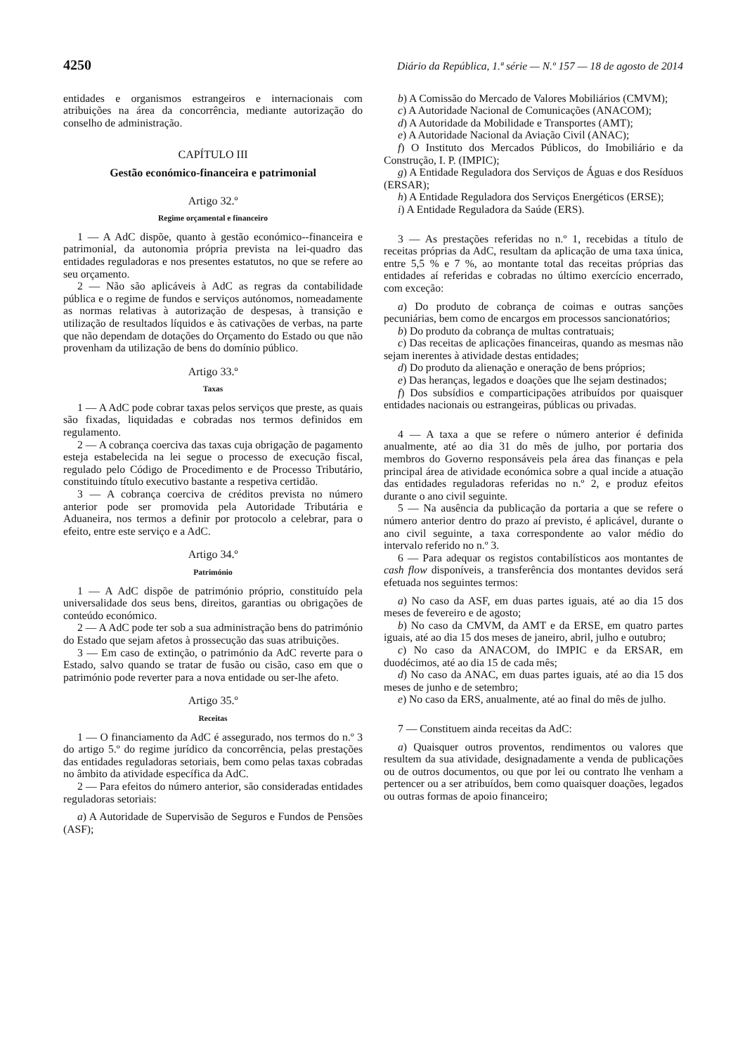4250 Diário da República, 1.ª série — N.º 157 — 18 de agosto de 2014
entidades e organismos estrangeiros e internacionais com atribuições na área da concorrência, mediante autorização do conselho de administração.
CAPÍTULO III
Gestão económico-financeira e patrimonial
Artigo 32.º
Regime orçamental e financeiro
1 — A AdC dispõe, quanto à gestão económico--financeira e patrimonial, da autonomia própria prevista na lei-quadro das entidades reguladoras e nos presentes estatutos, no que se refere ao seu orçamento.
2 — Não são aplicáveis à AdC as regras da contabilidade pública e o regime de fundos e serviços autónomos, nomeadamente as normas relativas à autorização de despesas, à transição e utilização de resultados líquidos e às cativações de verbas, na parte que não dependam de dotações do Orçamento do Estado ou que não provenham da utilização de bens do domínio público.
Artigo 33.º
Taxas
1 — A AdC pode cobrar taxas pelos serviços que preste, as quais são fixadas, liquidadas e cobradas nos termos definidos em regulamento.
2 — A cobrança coerciva das taxas cuja obrigação de pagamento esteja estabelecida na lei segue o processo de execução fiscal, regulado pelo Código de Procedimento e de Processo Tributário, constituindo título executivo bastante a respetiva certidão.
3 — A cobrança coerciva de créditos prevista no número anterior pode ser promovida pela Autoridade Tributária e Aduaneira, nos termos a definir por protocolo a celebrar, para o efeito, entre este serviço e a AdC.
Artigo 34.º
Património
1 — A AdC dispõe de património próprio, constituído pela universalidade dos seus bens, direitos, garantias ou obrigações de conteúdo económico.
2 — A AdC pode ter sob a sua administração bens do património do Estado que sejam afetos à prossecução das suas atribuições.
3 — Em caso de extinção, o património da AdC reverte para o Estado, salvo quando se tratar de fusão ou cisão, caso em que o património pode reverter para a nova entidade ou ser-lhe afeto.
Artigo 35.º
Receitas
1 — O financiamento da AdC é assegurado, nos termos do n.º 3 do artigo 5.º do regime jurídico da concorrência, pelas prestações das entidades reguladoras setoriais, bem como pelas taxas cobradas no âmbito da atividade específica da AdC.
2 — Para efeitos do número anterior, são consideradas entidades reguladoras setoriais:
a) A Autoridade de Supervisão de Seguros e Fundos de Pensões (ASF);
b) A Comissão do Mercado de Valores Mobiliários (CMVM);
c) A Autoridade Nacional de Comunicações (ANACOM);
d) A Autoridade da Mobilidade e Transportes (AMT);
e) A Autoridade Nacional da Aviação Civil (ANAC);
f) O Instituto dos Mercados Públicos, do Imobiliário e da Construção, I. P. (IMPIC);
g) A Entidade Reguladora dos Serviços de Águas e dos Resíduos (ERSAR);
h) A Entidade Reguladora dos Serviços Energéticos (ERSE);
i) A Entidade Reguladora da Saúde (ERS).
3 — As prestações referidas no n.º 1, recebidas a título de receitas próprias da AdC, resultam da aplicação de uma taxa única, entre 5,5 % e 7 %, ao montante total das receitas próprias das entidades aí referidas e cobradas no último exercício encerrado, com exceção:
a) Do produto de cobrança de coimas e outras sanções pecuniárias, bem como de encargos em processos sancionatórios;
b) Do produto da cobrança de multas contratuais;
c) Das receitas de aplicações financeiras, quando as mesmas não sejam inerentes à atividade destas entidades;
d) Do produto da alienação e oneração de bens próprios;
e) Das heranças, legados e doações que lhe sejam destinados;
f) Dos subsídios e comparticipações atribuídos por quaisquer entidades nacionais ou estrangeiras, públicas ou privadas.
4 — A taxa a que se refere o número anterior é definida anualmente, até ao dia 31 do mês de julho, por portaria dos membros do Governo responsáveis pela área das finanças e pela principal área de atividade económica sobre a qual incide a atuação das entidades reguladoras referidas no n.º 2, e produz efeitos durante o ano civil seguinte.
5 — Na ausência da publicação da portaria a que se refere o número anterior dentro do prazo aí previsto, é aplicável, durante o ano civil seguinte, a taxa correspondente ao valor médio do intervalo referido no n.º 3.
6 — Para adequar os registos contabilísticos aos montantes de cash flow disponíveis, a transferência dos montantes devidos será efetuada nos seguintes termos:
a) No caso da ASF, em duas partes iguais, até ao dia 15 dos meses de fevereiro e de agosto;
b) No caso da CMVM, da AMT e da ERSE, em quatro partes iguais, até ao dia 15 dos meses de janeiro, abril, julho e outubro;
c) No caso da ANACOM, do IMPIC e da ERSAR, em duodécimos, até ao dia 15 de cada mês;
d) No caso da ANAC, em duas partes iguais, até ao dia 15 dos meses de junho e de setembro;
e) No caso da ERS, anualmente, até ao final do mês de julho.
7 — Constituem ainda receitas da AdC:
a) Quaisquer outros proventos, rendimentos ou valores que resultem da sua atividade, designadamente a venda de publicações ou de outros documentos, ou que por lei ou contrato lhe venham a pertencer ou a ser atribuídos, bem como quaisquer doações, legados ou outras formas de apoio financeiro;